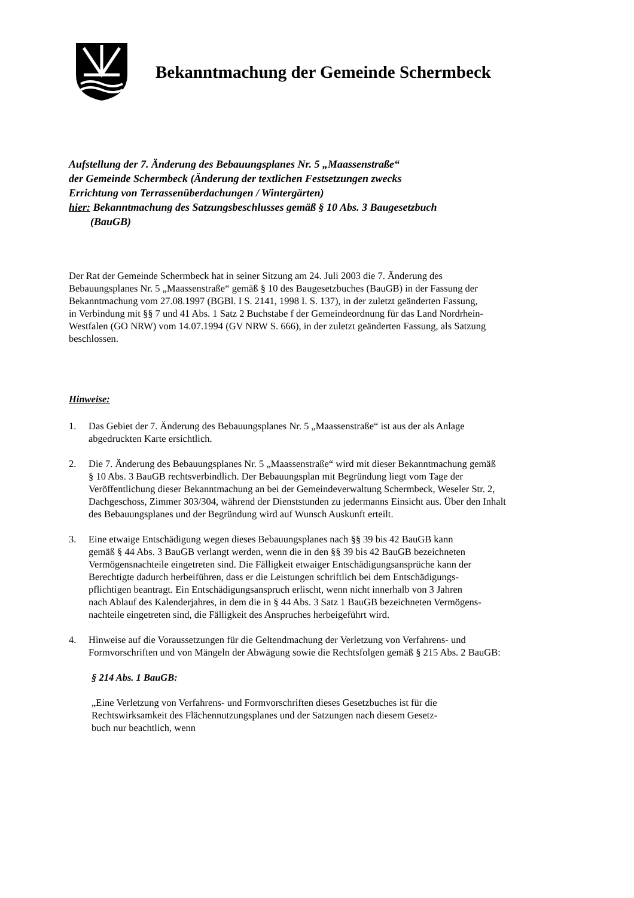Bekanntmachung der Gemeinde Schermbeck
Aufstellung der 7. Änderung des Bebauungsplanes Nr. 5 „Maassenstraße“
der Gemeinde Schermbeck (Änderung der textlichen Festsetzungen zwecks
Errichtung von Terrassenüberdachungen / Wintergärten)
hier: Bekanntmachung des Satzungsbeschlusses gemäß § 10 Abs. 3 Baugesetzbuch
(BauGB)
Der Rat der Gemeinde Schermbeck hat in seiner Sitzung am 24. Juli 2003 die 7. Änderung des
Bebauungsplanes Nr. 5 „Maassenstraße“ gemäß § 10 des Baugesetzbuches (BauGB) in der Fassung der
Bekanntmachung vom 27.08.1997 (BGBl. I S. 2141, 1998 I. S. 137), in der zuletzt geänderten Fassung,
in Verbindung mit §§ 7 und 41 Abs. 1 Satz 2 Buchstabe f der Gemeindeordnung für das Land Nordrhein-
Westfalen (GO NRW) vom 14.07.1994 (GV NRW S. 666), in der zuletzt geänderten Fassung, als Satzung
beschlossen.
Hinweise:
1. Das Gebiet der 7. Änderung des Bebauungsplanes Nr. 5 „Maassenstraße“ ist aus der als Anlage
abgedruckten Karte ersichtlich.
2. Die 7. Änderung des Bebauungsplanes Nr. 5 „Maassenstraße“ wird mit dieser Bekanntmachung gemäß
§ 10 Abs. 3 BauGB rechtsverbindlich. Der Bebauungsplan mit Begründung liegt vom Tage der
Veröffentlichung dieser Bekanntmachung an bei der Gemeindeverwaltung Schermbeck, Weseler Str. 2,
Dachgeschoss, Zimmer 303/304, während der Dienststunden zu jedermanns Einsicht aus. Über den Inhalt
des Bebauungsplanes und der Begründung wird auf Wunsch Auskunft erteilt.
3. Eine etwaige Entschädigung wegen dieses Bebauungsplanes nach §§ 39 bis 42 BauGB kann
gemäß § 44 Abs. 3 BauGB verlangt werden, wenn die in den §§ 39 bis 42 BauGB bezeichneten
Vermögensnachteile eingetreten sind. Die Fälligkeit etwaiger Entschädigungsansprüche kann der
Berechtigte dadurch herbeiführen, dass er die Leistungen schriftlich bei dem Entschädigungs-
pflichtigen beantragt. Ein Entschädigungsanspruch erlischt, wenn nicht innerhalb von 3 Jahren
nach Ablauf des Kalenderjahres, in dem die in § 44 Abs. 3 Satz 1 BauGB bezeichneten Vermögens-
nachteile eingetreten sind, die Fälligkeit des Anspruches herbeigeführt wird.
4. Hinweise auf die Voraussetzungen für die Geltendmachung der Verletzung von Verfahrens- und
Formvorschriften und von Mängeln der Abwägung sowie die Rechtsfolgen gemäß § 215 Abs. 2 BauGB:
§ 214 Abs. 1 BauGB:
„Eine Verletzung von Verfahrens- und Formvorschriften dieses Gesetzbuches ist für die
Rechtswirksamkeit des Flächennutzungsplanes und der Satzungen nach diesem Gesetz-
buch nur beachtlich, wenn